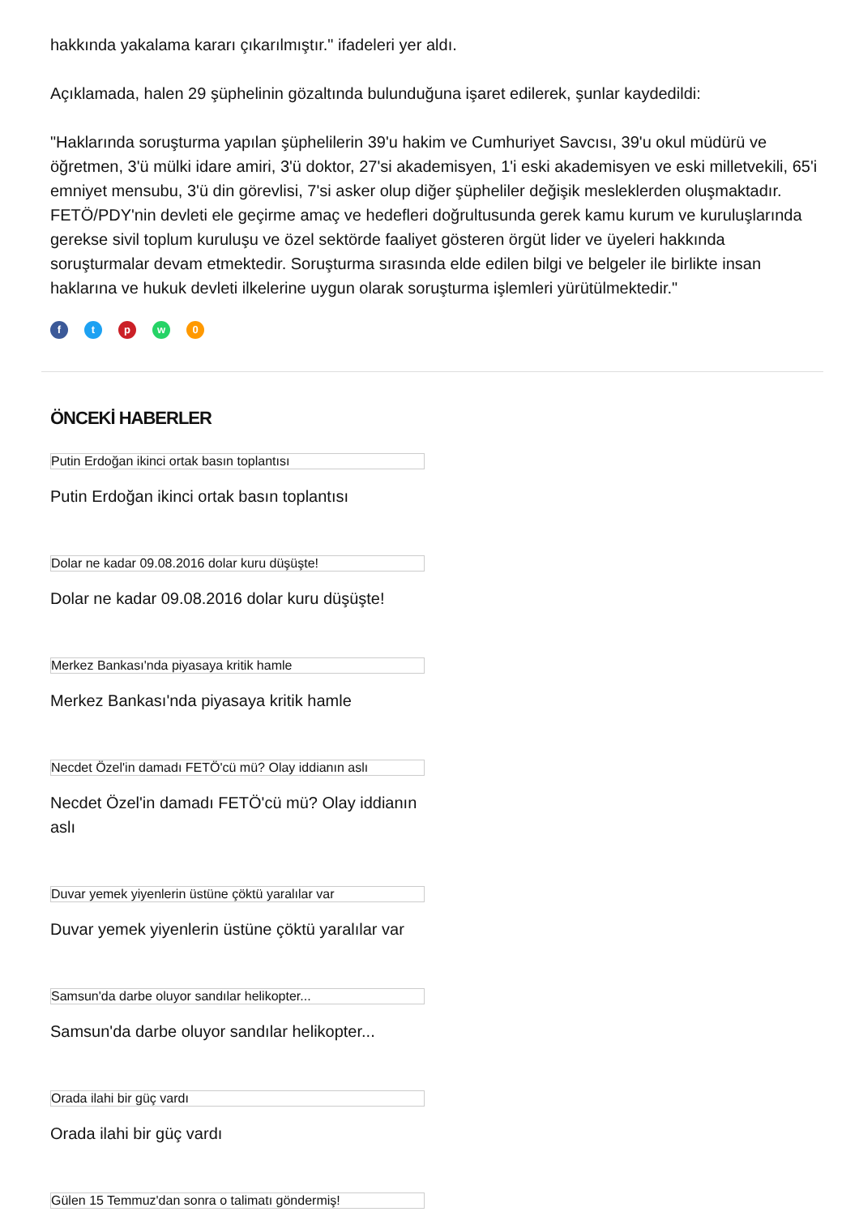hakkında yakalama kararı çıkarılmıştır." ifadeleri yer aldı.
Açıklamada, halen 29 şüphelinin gözaltında bulunduğuna işaret edilerek, şunlar kaydedildi:
"Haklarında soruşturma yapılan şüphelilerin 39'u hakim ve Cumhuriyet Savcısı, 39'u okul müdürü ve öğretmen, 3'ü mülki idare amiri, 3'ü doktor, 27'si akademisyen, 1'i eski akademisyen ve eski milletvekili, 65'i emniyet mensubu, 3'ü din görevlisi, 7'si asker olup diğer şüpheliler değişik mesleklerden oluşmaktadır. FETÖ/PDY'nin devleti ele geçirme amaç ve hedefleri doğrultusunda gerek kamu kurum ve kuruluşlarında gerekse sivil toplum kuruluşu ve özel sektörde faaliyet gösteren örgüt lider ve üyeleri hakkında soruşturmalar devam etmektedir. Soruşturma sırasında elde edilen bilgi ve belgeler ile birlikte insan haklarına ve hukuk devleti ilkelerine uygun olarak soruşturma işlemleri yürütülmektedir."
f t p w 0
ÖNCEKİ HABERLER
Putin Erdoğan ikinci ortak basın toplantısı
Putin Erdoğan ikinci ortak basın toplantısı
Dolar ne kadar 09.08.2016 dolar kuru düşüşte!
Dolar ne kadar 09.08.2016 dolar kuru düşüşte!
Merkez Bankası'nda piyasaya kritik hamle
Merkez Bankası'nda piyasaya kritik hamle
Necdet Özel'in damadı FETÖ'cü mü? Olay iddianın aslı
Necdet Özel'in damadı FETÖ'cü mü? Olay iddianın aslı
Duvar yemek yiyenlerin üstüne çöktü yaralılar var
Duvar yemek yiyenlerin üstüne çöktü yaralılar var
Samsun'da darbe oluyor sandılar helikopter...
Samsun'da darbe oluyor sandılar helikopter...
Orada ilahi bir güç vardı
Orada ilahi bir güç vardı
Gülen 15 Temmuz'dan sonra o talimatı göndermiş!